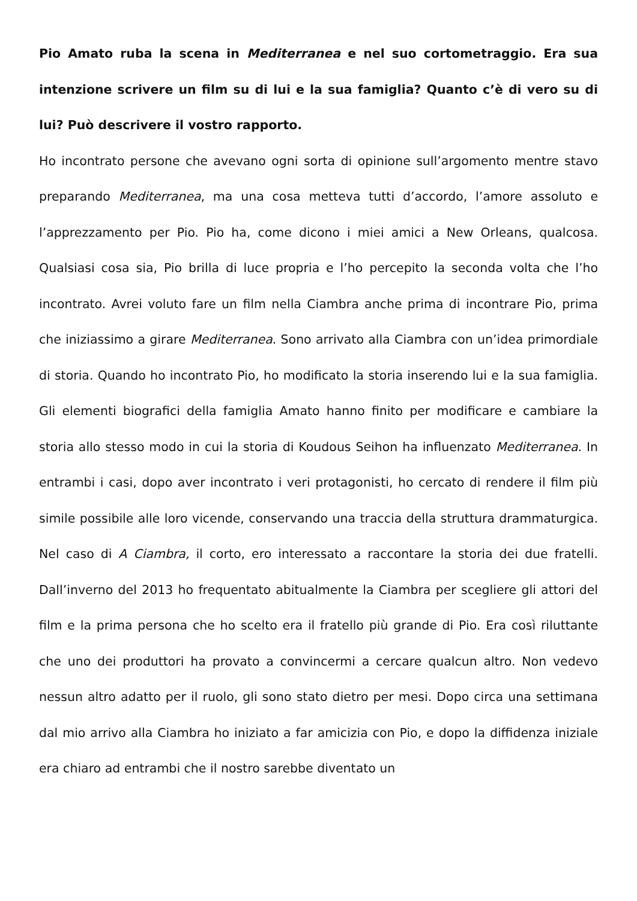Pio Amato ruba la scena in Mediterranea e nel suo cortometraggio. Era sua intenzione scrivere un film su di lui e la sua famiglia? Quanto c’è di vero su di lui? Può descrivere il vostro rapporto.
Ho incontrato persone che avevano ogni sorta di opinione sull’argomento mentre stavo preparando Mediterranea, ma una cosa metteva tutti d’accordo, l’amore assoluto e l’apprezzamento per Pio. Pio ha, come dicono i miei amici a New Orleans, qualcosa. Qualsiasi cosa sia, Pio brilla di luce propria e l’ho percepito la seconda volta che l’ho incontrato. Avrei voluto fare un film nella Ciambra anche prima di incontrare Pio, prima che iniziassimo a girare Mediterranea. Sono arrivato alla Ciambra con un’idea primordiale di storia. Quando ho incontrato Pio, ho modificato la storia inserendo lui e la sua famiglia. Gli elementi biografici della famiglia Amato hanno finito per modificare e cambiare la storia allo stesso modo in cui la storia di Koudous Seihon ha influenzato Mediterranea. In entrambi i casi, dopo aver incontrato i veri protagonisti, ho cercato di rendere il film più simile possibile alle loro vicende, conservando una traccia della struttura drammaturgica. Nel caso di A Ciambra, il corto, ero interessato a raccontare la storia dei due fratelli. Dall’inverno del 2013 ho frequentato abitualmente la Ciambra per scegliere gli attori del film e la prima persona che ho scelto era il fratello più grande di Pio. Era così riluttante che uno dei produttori ha provato a convincermi a cercare qualcun altro. Non vedevo nessun altro adatto per il ruolo, gli sono stato dietro per mesi. Dopo circa una settimana dal mio arrivo alla Ciambra ho iniziato a far amicizia con Pio, e dopo la diffidenza iniziale era chiaro ad entrambi che il nostro sarebbe diventato un